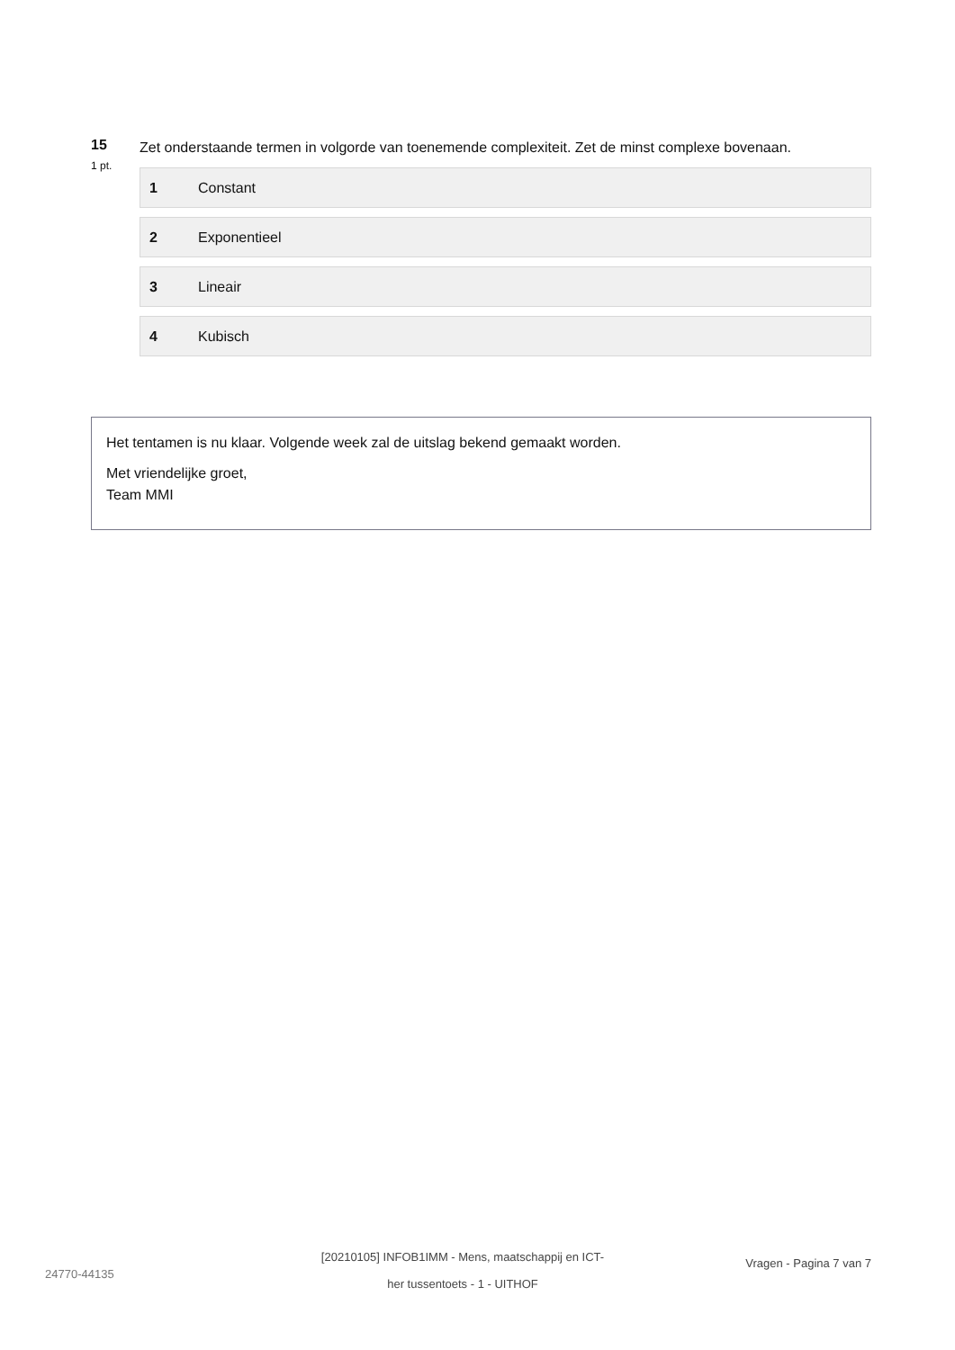15
1 pt.
Zet onderstaande termen in volgorde van toenemende complexiteit. Zet de minst complexe bovenaan.
1 Constant
2 Exponentieel
3 Lineair
4 Kubisch
Het tentamen is nu klaar. Volgende week zal de uitslag bekend gemaakt worden.
Met vriendelijke groet,
Team MMI
24770-44135
[20210105] INFOB1IMM - Mens, maatschappij en ICT-
her tussentoets - 1 - UITHOF
Vragen - Pagina 7 van 7